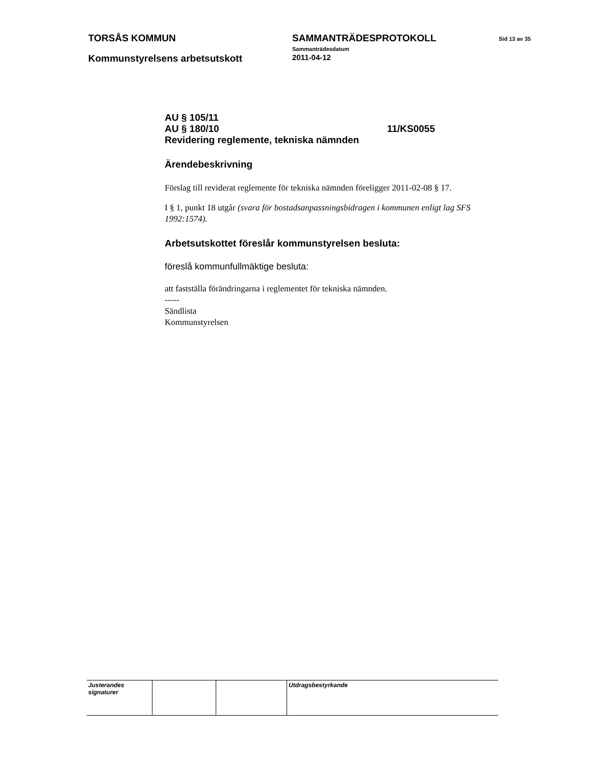TORSÅS KOMMUN SAMMANTRÄDESPROTOKOLL
Sammanträdesdatum
Sid 13 av 35
Kommunstyrelsens arbetsutskott
2011-04-12
AU § 105/11
AU § 180/10 11/KS0055
Revidering reglemente, tekniska nämnden
Ärendebeskrivning
Förslag till reviderat reglemente för tekniska nämnden föreligger 2011-02-08 § 17.
I § 1, punkt 18 utgår (svara för bostadsanpassningsbidragen i kommunen enligt lag SFS 1992:1574).
Arbetsutskottet föreslår kommunstyrelsen besluta:
föreslå kommunfullmäktige besluta:
att fastställa förändringarna i reglementet för tekniska nämnden.
-----
Sändlista
Kommunstyrelsen
| Justerandes signaturer | | | Utdragsbestyrkande |